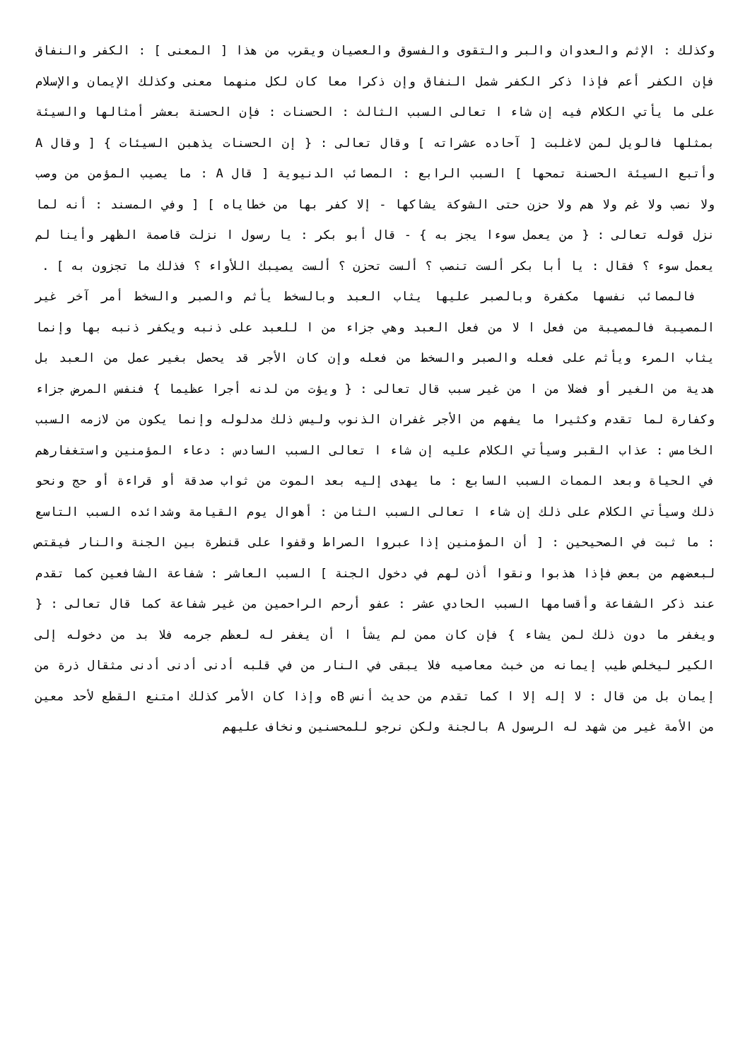وكذلك : الإثم والعدوان والبر والتقوى والفسوق والعصيان ويقرب من هذا [ المعنى ] : الكفر والنفاق فإن الكفر أعم فإذا ذكر الكفر شمل النفاق وإن ذكرا معا كان لكل منهما معنى وكذلك الإيمان والإسلام على ما يأتي الكلام فيه إن شاء ا تعالى السبب الثالث : الحسنات : فإن الحسنة بعشر أمثالها والسيئة بمثلها فالويل لمن لاغلبت [ آحاده عشراته ] وقال تعالى : { إن الحسنات يذهبن السيئات } [ وقال A وأتبع السيئة الحسنة تمحها ] السبب الرابع : المصائب الدنيوية [ قال A : ما يصيب المؤمن من وصب ولا نصب ولا غم ولا هم ولا حزن حتى الشوكة يشاكها - إلا كفر بها من خطاياه ] [ وفي المسند : أنه لما نزل قوله تعالى : { من يعمل سوءا يجز به } - قال أبو بكر : يا رسول ا نزلت قاصمة الظهر وأينا لم يعمل سوء ؟ فقال : يا أبا بكر ألست تنصب ؟ ألست تحزن ؟ ألست يصيبك اللأواء ؟ فذلك ما تجزون به ] .
فالمصائب نفسها مكفرة وبالصبر عليها يثاب العبد وبالسخط يأثم والصبر والسخط أمر آخر غير المصيبة فالمصيبة من فعل ا لا من فعل العبد وهي جزاء من ا للعبد على ذنبه ويكفر ذنبه بها وإنما يثاب المرء ويأثم على فعله والصبر والسخط من فعله وإن كان الأجر قد يحصل بغير عمل من العبد بل هدية من الغير أو فضلا من ا من غير سبب قال تعالى : { ويؤت من لدنه أجرا عظيما } فنفس المرض جزاء وكفارة لما تقدم وكثيرا ما يفهم من الأجر غفران الذنوب وليس ذلك مدلوله وإنما يكون من لازمه السبب الخامس : عذاب القبر وسيأتي الكلام عليه إن شاء ا تعالى السبب السادس : دعاء المؤمنين واستغفارهم في الحياة وبعد الممات السبب السابع : ما يهدى إليه بعد الموت من ثواب صدقة أو قراءة أو حج ونحو ذلك وسيأتي الكلام على ذلك إن شاء ا تعالى السبب الثامن : أهوال يوم القيامة وشدائده السبب التاسع : ما ثبت في الصحيحين : [ أن المؤمنين إذا عبروا الصراط وقفوا على قنطرة بين الجنة والنار فيقتص لبعضهم من بعض فإذا هذبوا ونقوا أذن لهم في دخول الجنة ] السبب العاشر : شفاعة الشافعين كما تقدم عند ذكر الشفاعة وأقسامها السبب الحادي عشر : عفو أرحم الراحمين من غير شفاعة كما قال تعالى : { ويغفر ما دون ذلك لمن يشاء } فإن كان ممن لم يشأ ا أن يغفر له لعظم جرمه فلا بد من دخوله إلى الكير ليخلص طيب إيمانه من خبث معاصيه فلا يبقى في النار من في قلبه أدنى أدنى أدنى مثقال ذرة من إيمان بل من قال : لا إله إلا ا كما تقدم من حديث أنس Bه وإذا كان الأمر كذلك امتنع القطع لأحد معين من الأمة غير من شهد له الرسول A بالجنة ولكن نرجو للمحسنين ونخاف عليهم